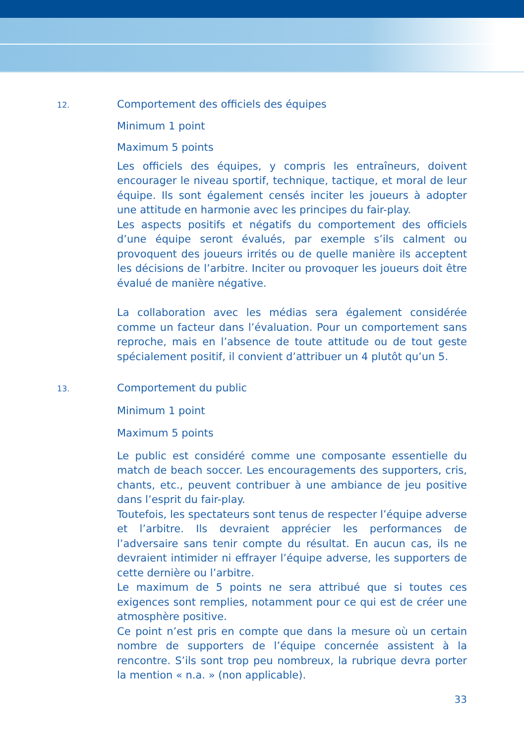12.
Comportement des officiels des équipes
Minimum 1 point
Maximum 5 points
Les officiels des équipes, y compris les entraîneurs, doivent encourager le niveau sportif, technique, tactique, et moral de leur équipe. Ils sont également censés inciter les joueurs à adopter une attitude en harmonie avec les principes du fair-play.
Les aspects positifs et négatifs du comportement des officiels d’une équipe seront évalués, par exemple s’ils calment ou provoquent des joueurs irrités ou de quelle manière ils acceptent les décisions de l’arbitre. Inciter ou provoquer les joueurs doit être évalué de manière négative.
La collaboration avec les médias sera également considérée comme un facteur dans l’évaluation. Pour un comportement sans reproche, mais en l’absence de toute attitude ou de tout geste spécialement positif, il convient d’attribuer un 4 plutôt qu’un 5.
13.
Comportement du public
Minimum 1 point
Maximum 5 points
Le public est considéré comme une composante essentielle du match de beach soccer. Les encouragements des supporters, cris, chants, etc., peuvent contribuer à une ambiance de jeu positive dans l’esprit du fair-play.
Toutefois, les spectateurs sont tenus de respecter l’équipe adverse et l’arbitre. Ils devraient apprécier les performances de l’adversaire sans tenir compte du résultat. En aucun cas, ils ne devraient intimider ni effrayer l’équipe adverse, les supporters de cette dernière ou l’arbitre.
Le maximum de 5 points ne sera attribué que si toutes ces exigences sont remplies, notamment pour ce qui est de créer une atmosphère positive.
Ce point n’est pris en compte que dans la mesure où un certain nombre de supporters de l’équipe concernée assistent à la rencontre. S’ils sont trop peu nombreux, la rubrique devra porter la mention « n.a. » (non applicable).
33